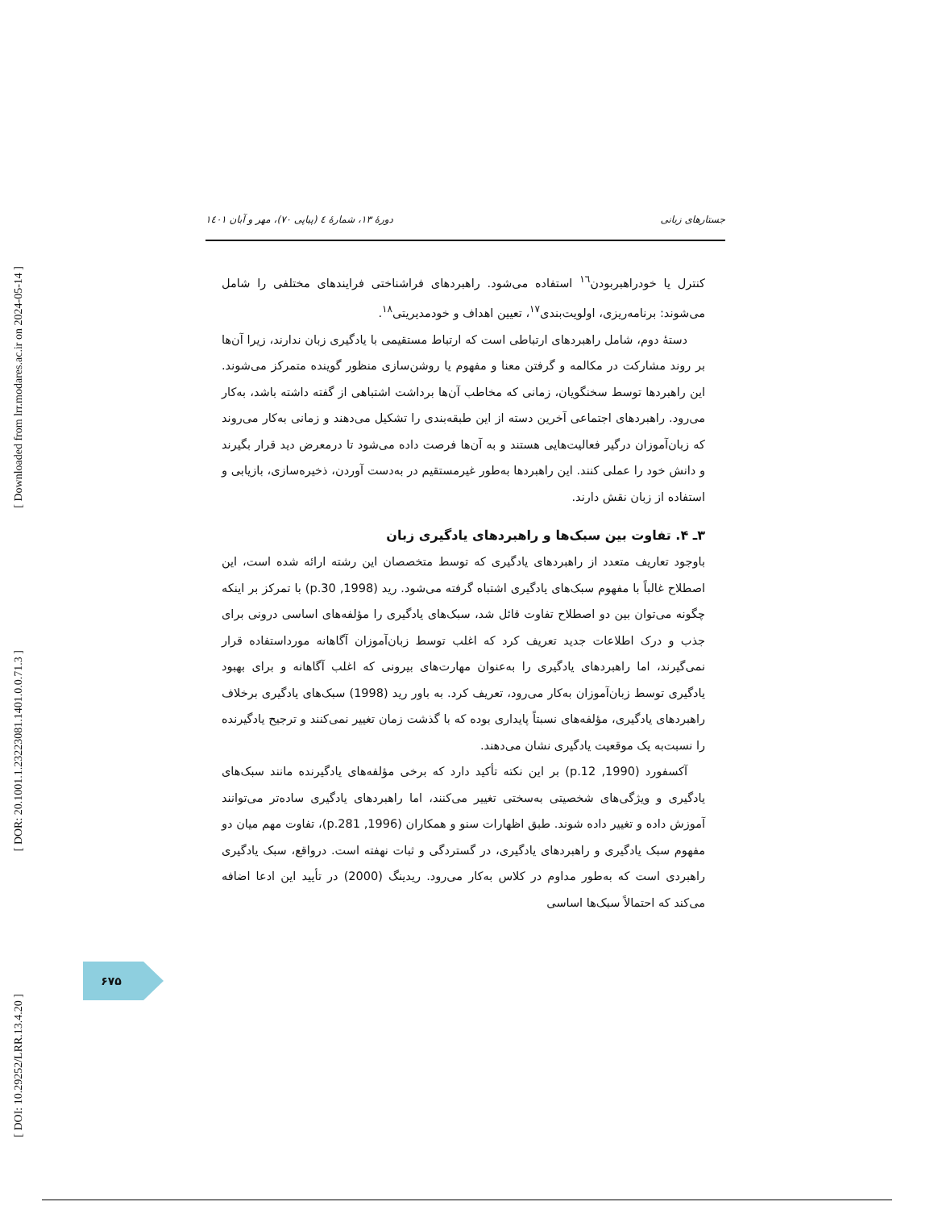[ Downloaded from lrr.modares.ac.ir on 2024-05-14 ]
[ DOR: 20.1001.1.23223081.1401.0.0.71.3 ]
[ DOI: 10.29252/LRR.13.4.20 ]
دورهٔ ۱۳، شمارهٔ ٤ (پیاپی ۷۰)، مهر و آبان ۱٤۰۱ جستارهای زبانی
کنترل یا خودراهبربودن<sup>١٦</sup> استفاده می‌شود. راهبردهای فراشناختی فرایندهای مختلفی را شامل می‌شوند: برنامه‌ریزی، اولویت‌بندی<sup>١٧</sup>، تعیین اهداف و خودمدیریتی<sup>١٨</sup>.
دستهٔ دوم، شامل راهبردهای ارتباطی است که ارتباط مستقیمی با یادگیری زبان ندارند، زیرا آن‌ها بر روند مشارکت در مکالمه و گرفتن معنا و مفهوم یا روشن‌سازی منظور گوینده متمرکز می‌شوند. این راهبردها توسط سخنگویان، زمانی که مخاطب آن‌ها برداشت اشتباهی از گفته داشته باشد، به‌کار می‌رود. راهبردهای اجتماعی آخرین دسته از این طبقه‌بندی را تشکیل می‌دهند و زمانی به‌کار می‌روند که زبان‌آموزان درگیر فعالیت‌هایی هستند و به آن‌ها فرصت داده می‌شود تا درمعرض دید قرار بگیرند و دانش خود را عملی کنند. این راهبردها به‌طور غیرمستقیم در به‌دست آوردن، ذخیره‌سازی، بازیابی و استفاده از زبان نقش دارند.
۳ـ ۴. تفاوت بین سبک‌ها و راهبردهای یادگیری زبان
باوجود تعاریف متعدد از راهبردهای یادگیری که توسط متخصصان این رشته ارائه شده است، این اصطلاح غالباً با مفهوم سبک‌های یادگیری اشتباه گرفته می‌شود. رید (1998, p.30) با تمرکز بر اینکه چگونه می‌توان بین دو اصطلاح تفاوت قائل شد، سبک‌های یادگیری را مؤلفه‌های اساسی درونی برای جذب و درک اطلاعات جدید تعریف کرد که اغلب توسط زبان‌آموزان آگاهانه مورداستفاده قرار نمی‌گیرند، اما راهبردهای یادگیری را به‌عنوان مهارت‌های بیرونی که اغلب آگاهانه و برای بهبود یادگیری توسط زبان‌آموزان به‌کار می‌رود، تعریف کرد. به باور رید (1998) سبک‌های یادگیری برخلاف راهبردهای یادگیری، مؤلفه‌های نسبتاً پایداری بوده که با گذشت زمان تغییر نمی‌کنند و ترجیح یادگیرنده را نسبت‌به یک موقعیت یادگیری نشان می‌دهند.
آکسفورد (1990, p.12) بر این نکته تأکید دارد که برخی مؤلفه‌های یادگیرنده مانند سبک‌های یادگیری و ویژگی‌های شخصیتی به‌سختی تغییر می‌کنند، اما راهبردهای یادگیری ساده‌تر می‌توانند آموزش داده و تغییر داده شوند. طبق اظهارات سنو و همکاران (1996, p.281)، تفاوت مهم میان دو مفهوم سبک یادگیری و راهبردهای یادگیری، در گستردگی و ثبات نهفته است. درواقع، سبک یادگیری راهبردی است که به‌طور مداوم در کلاس به‌کار می‌رود. ریدینگ (2000) در تأیید این ادعا اضافه می‌کند که احتمالاً سبک‌ها اساسی
۶۷۵